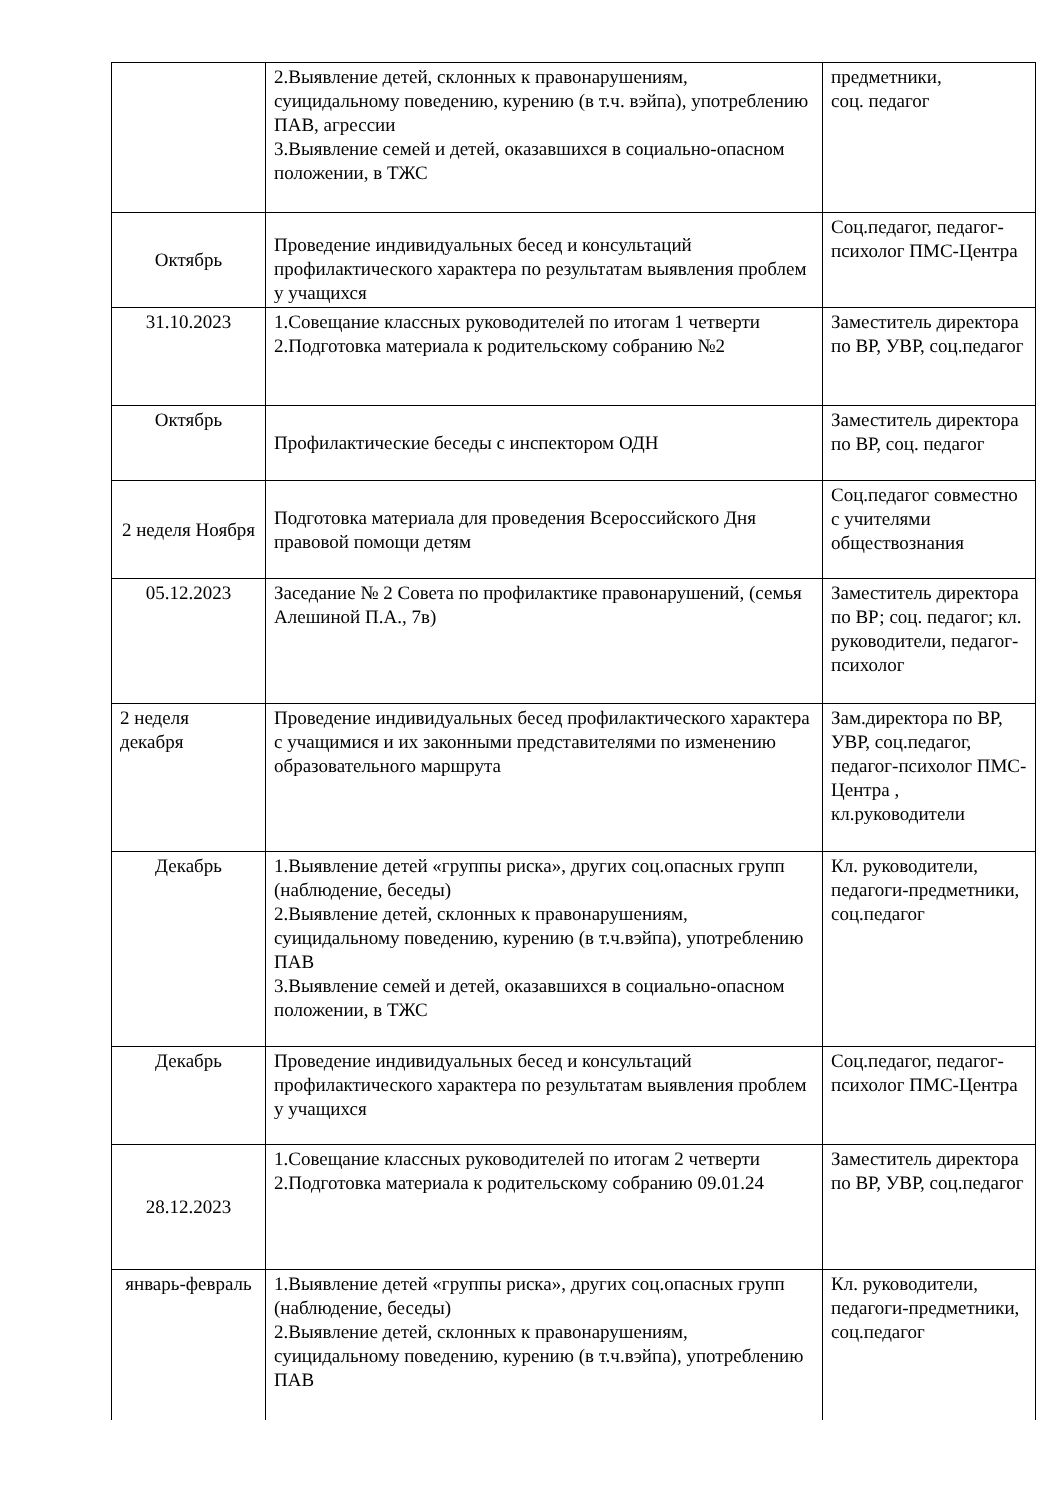| | 2.Выявление детей, склонных к правонарушениям, суицидальному поведению, курению (в т.ч. вэйпа), употреблению ПАВ, агрессии 3.Выявление семей и детей, оказавшихся в социально-опасном положении, в ТЖС | предметники, соц. педагог |
| Октябрь | Проведение индивидуальных бесед и консультаций профилактического характера по результатам выявления проблем у учащихся | Соц.педагог, педагог-психолог ПМС-Центра |
| 31.10.2023 | 1.Совещание классных руководителей по итогам 1 четверти 2.Подготовка материала к родительскому собранию №2 | Заместитель директора по ВР, УВР, соц.педагог |
| Октябрь | Профилактические беседы с инспектором ОДН | Заместитель директора по ВР, соц. педагог |
| 2 неделя Ноября | Подготовка материала для проведения Всероссийского Дня правовой помощи детям | Соц.педагог совместно с учителями обществознания |
| 05.12.2023 | Заседание № 2 Совета по профилактике правонарушений, (семья Алешиной П.А., 7в) | Заместитель директора по ВР; соц. педагог; кл. руководители, педагог-психолог |
| 2 неделя декабря | Проведение индивидуальных бесед профилактического характера с учащимися и их законными представителями по изменению образовательного маршрута | Зам.директора по ВР, УВР, соц.педагог, педагог-психолог ПМС-Центра , кл.руководители |
| Декабрь | 1.Выявление детей «группы риска», других соц.опасных групп (наблюдение, беседы) 2.Выявление детей, склонных к правонарушениям, суицидальному поведению, курению (в т.ч.вэйпа), употреблению ПАВ 3.Выявление семей и детей, оказавшихся в социально-опасном положении, в ТЖС | Кл. руководители, педагоги-предметники, соц.педагог |
| Декабрь | Проведение индивидуальных бесед и консультаций профилактического характера по результатам выявления проблем у учащихся | Соц.педагог, педагог-психолог ПМС-Центра |
| 28.12.2023 | 1.Совещание классных руководителей по итогам 2 четверти 2.Подготовка материала к родительскому собранию 09.01.24 | Заместитель директора по ВР, УВР, соц.педагог |
| январь-февраль | 1.Выявление детей «группы риска», других соц.опасных групп (наблюдение, беседы) 2.Выявление детей, склонных к правонарушениям, суицидальному поведению, курению (в т.ч.вэйпа), употреблению ПАВ | Кл. руководители, педагоги-предметники, соц.педагог |